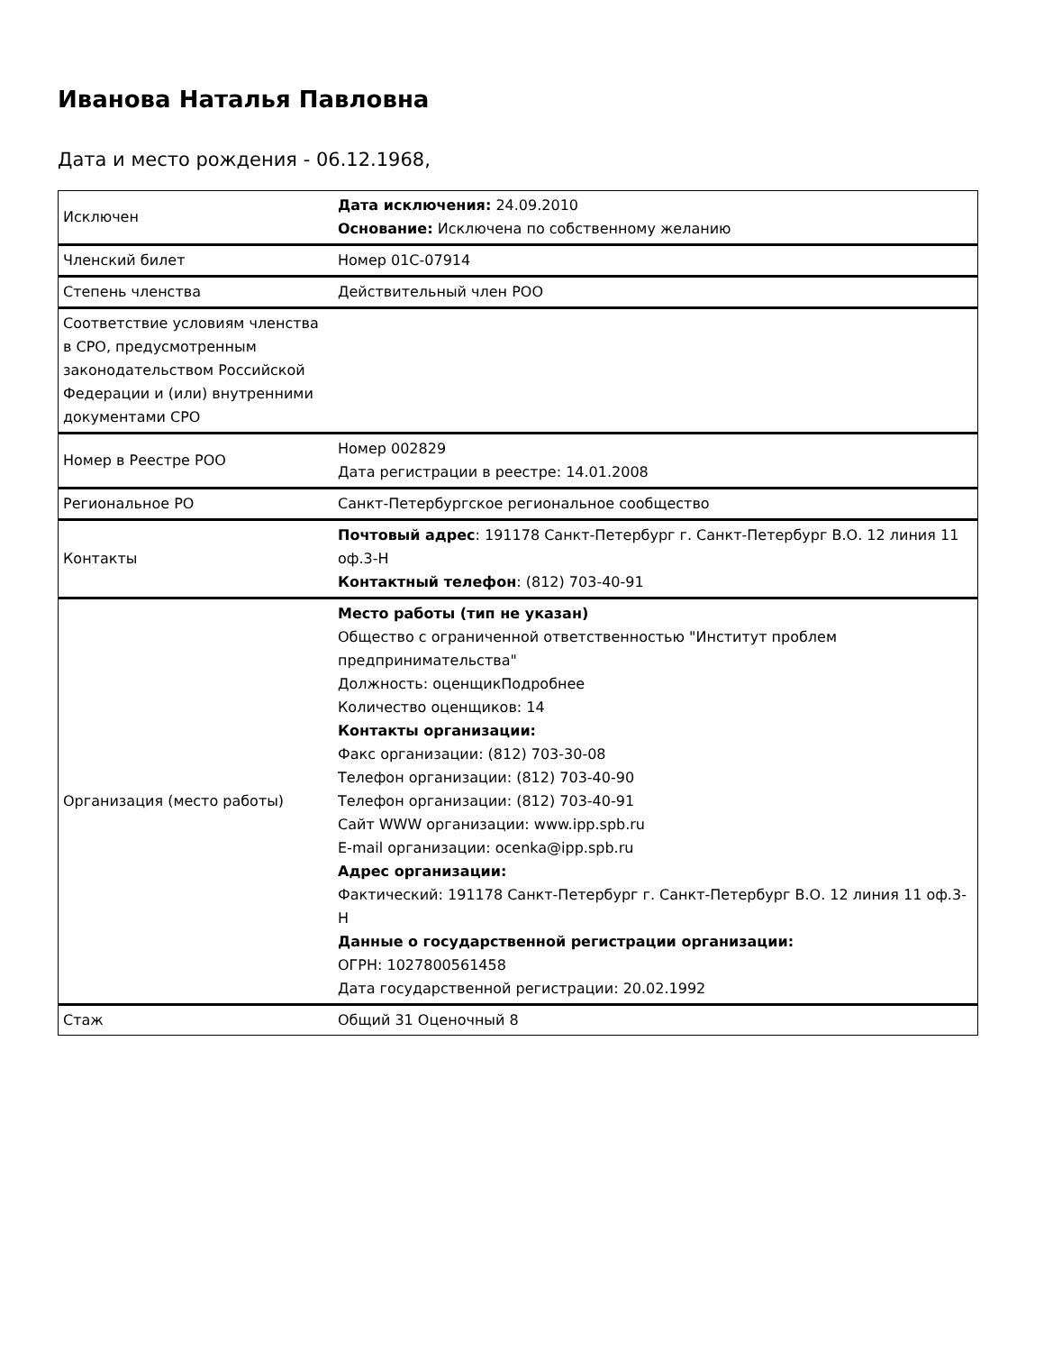Иванова Наталья Павловна
Дата и место рождения - 06.12.1968,
| Исключен | Дата исключения: 24.09.2010 Основание: Исключена по собственному желанию |
| Членский билет | Номер 01С-07914 |
| Степень членства | Действительный член РОО |
| Соответствие условиям членства в СРО, предусмотренным законодательством Российской Федерации и (или) внутренними документами СРО | |
| Номер в Реестре РОО | Номер 002829 Дата регистрации в реестре: 14.01.2008 |
| Региональное РО | Санкт-Петербургское региональное сообщество |
| Контакты | Почтовый адрес : 191178 Санкт-Петербург г. Санкт-Петербург В.О. 12 линия 11 оф.3-Н Контактный телефон : (812) 703-40-91 |
| Организация (место работы) | Место работы (тип не указан) Общество с ограниченной ответственностью "Институт проблем предпринимательства" Должность: оценщикПодробнее Количество оценщиков: 14 Контакты организации: Факс организации: (812) 703-30-08 Телефон организации: (812) 703-40-90 Телефон организации: (812) 703-40-91 Сайт WWW организации: www.ipp.spb.ru E-mail организации: ocenka@ipp.spb.ru Адрес организации: Фактический: 191178 Санкт-Петербург г. Санкт-Петербург В.О. 12 линия 11 оф.3-Н Данные о государственной регистрации организации: ОГРН: 1027800561458 Дата государственной регистрации: 20.02.1992 |
| Стаж | Общий 31 Оценочный 8 |